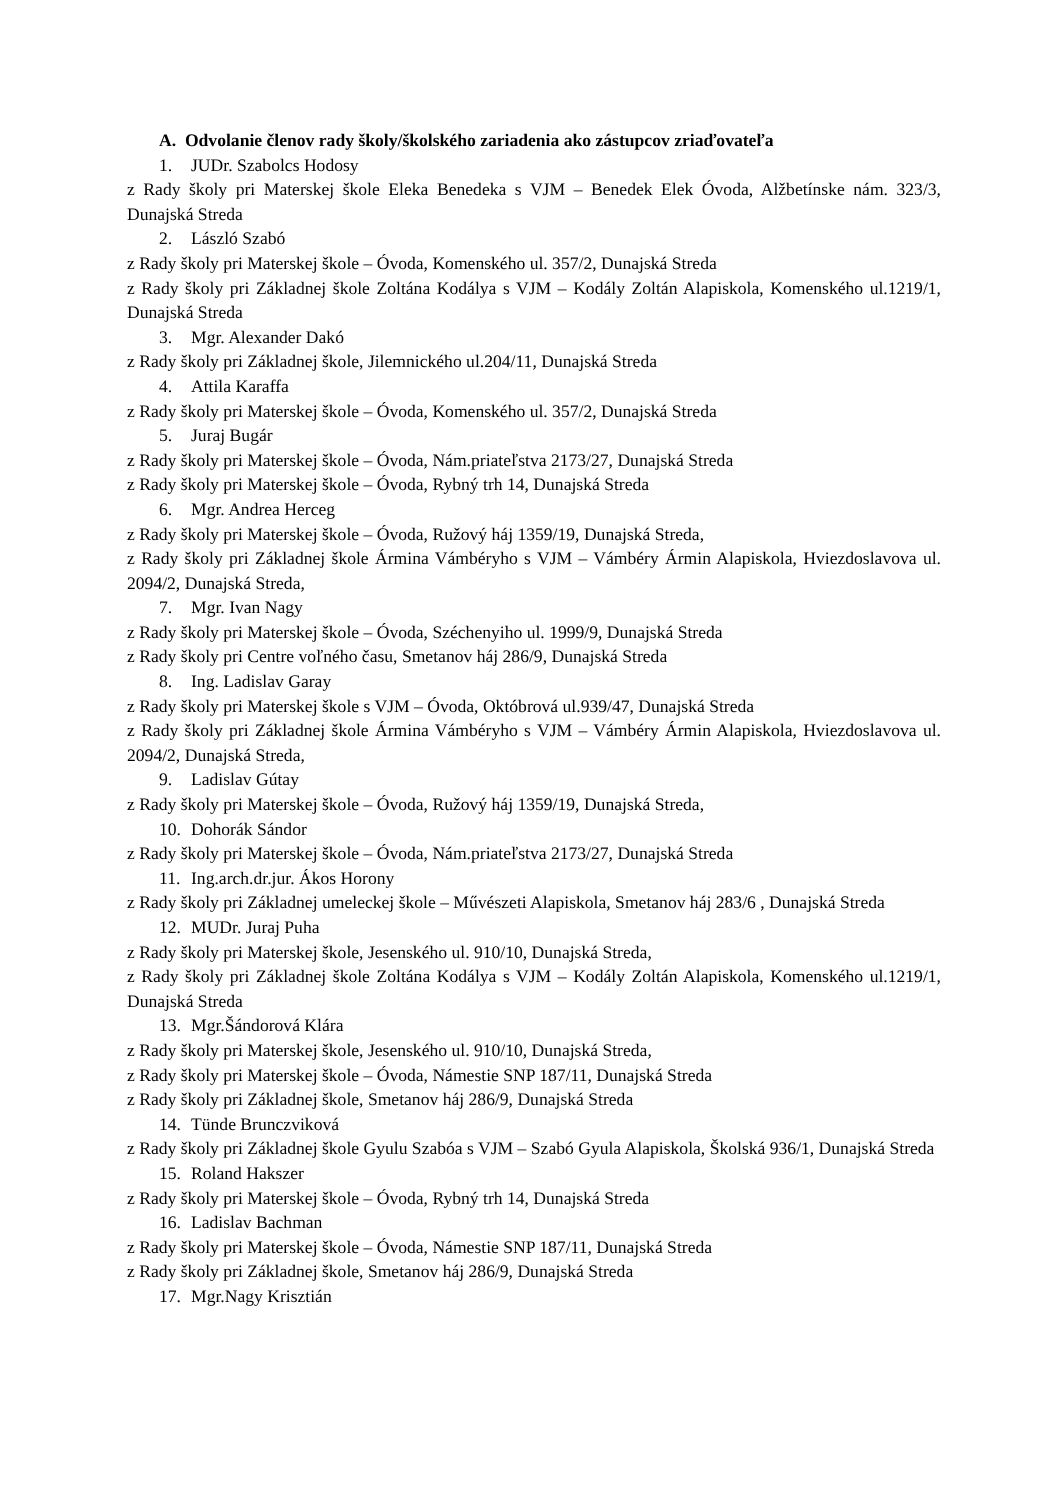A. Odvolanie členov rady školy/školského zariadenia ako zástupcov zriaďovateľa
1. JUDr. Szabolcs Hodosy
z Rady školy pri Materskej škole Eleka Benedeka s VJM – Benedek Elek Óvoda, Alžbetínske nám. 323/3, Dunajská Streda
2. László Szabó
z Rady školy pri Materskej škole – Óvoda, Komenského ul. 357/2, Dunajská Streda
z Rady školy pri Základnej škole Zoltána Kodálya s VJM – Kodály Zoltán Alapiskola, Komenského ul.1219/1, Dunajská Streda
3. Mgr. Alexander Dakó
z Rady školy pri Základnej škole, Jilemnického ul.204/11, Dunajská Streda
4. Attila Karaffa
z Rady školy pri Materskej škole – Óvoda, Komenského ul. 357/2, Dunajská Streda
5. Juraj Bugár
z Rady školy pri Materskej škole – Óvoda, Nám.priateľstva 2173/27, Dunajská Streda
z Rady školy pri Materskej škole – Óvoda, Rybný trh 14, Dunajská Streda
6. Mgr. Andrea Herceg
z Rady školy pri Materskej škole – Óvoda, Ružový háj 1359/19, Dunajská Streda,
z Rady školy pri Základnej škole Ármina Vámbéryho s VJM – Vámbéry Ármin Alapiskola, Hviezdoslavova ul. 2094/2, Dunajská Streda,
7. Mgr. Ivan Nagy
z Rady školy pri Materskej škole – Óvoda, Széchenyiho ul. 1999/9, Dunajská Streda
z Rady školy pri Centre voľného času, Smetanov háj 286/9, Dunajská Streda
8. Ing. Ladislav Garay
z Rady školy pri Materskej škole s VJM – Óvoda, Októbrová ul.939/47, Dunajská Streda
z Rady školy pri Základnej škole Ármina Vámbéryho s VJM – Vámbéry Ármin Alapiskola, Hviezdoslavova ul. 2094/2, Dunajská Streda,
9. Ladislav Gútay
z Rady školy pri Materskej škole – Óvoda, Ružový háj 1359/19, Dunajská Streda,
10. Dohorák Sándor
z Rady školy pri Materskej škole – Óvoda, Nám.priateľstva 2173/27, Dunajská Streda
11. Ing.arch.dr.jur. Ákos Horony
z Rady školy pri Základnej umeleckej škole – Művészeti Alapiskola, Smetanov háj 283/6 , Dunajská Streda
12. MUDr. Juraj Puha
z Rady školy pri Materskej škole, Jesenského ul. 910/10, Dunajská Streda,
z Rady školy pri Základnej škole Zoltána Kodálya s VJM – Kodály Zoltán Alapiskola, Komenského ul.1219/1, Dunajská Streda
13. Mgr.Šándorová Klára
z Rady školy pri Materskej škole, Jesenského ul. 910/10, Dunajská Streda,
z Rady školy pri Materskej škole – Óvoda, Námestie SNP 187/11, Dunajská Streda
z Rady školy pri Základnej škole, Smetanov háj 286/9, Dunajská Streda
14. Tünde Brunczviková
z Rady školy pri Základnej škole Gyulu Szabóa s VJM – Szabó Gyula Alapiskola, Školská 936/1, Dunajská Streda
15. Roland Hakszer
z Rady školy pri Materskej škole – Óvoda, Rybný trh 14, Dunajská Streda
16. Ladislav Bachman
z Rady školy pri Materskej škole – Óvoda, Námestie SNP 187/11, Dunajská Streda
z Rady školy pri Základnej škole, Smetanov háj 286/9, Dunajská Streda
17. Mgr.Nagy Krisztián